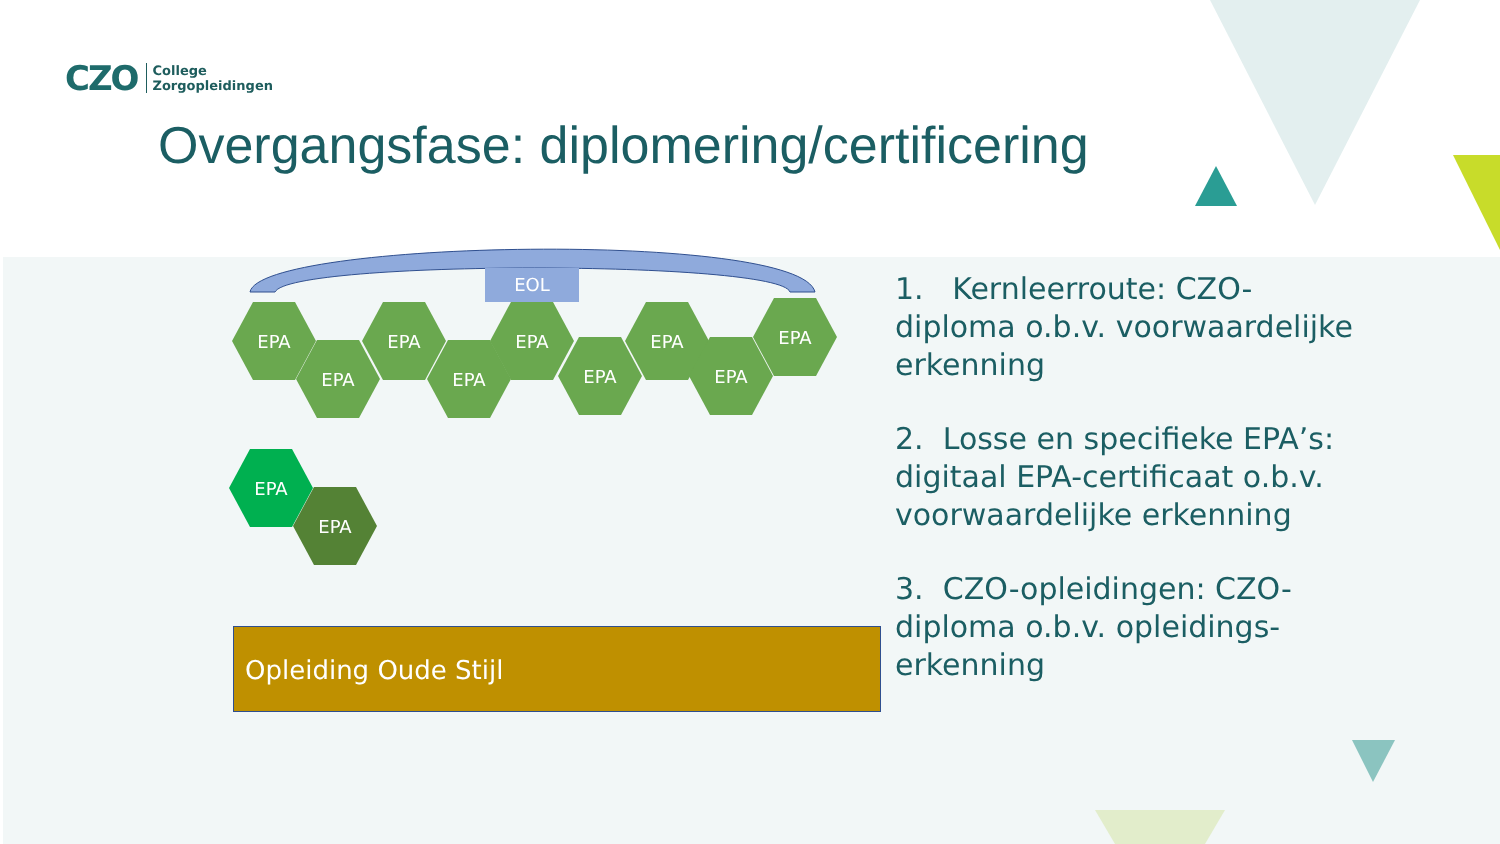CZO College
Zorgopleidingen
Overgangsfase: diplomering/certificering
EOL
EPA
EPA
EPA
EPA
EPA
EPA
EPA
EPA
EPA
EPA
EPA
Opleiding Oude Stijl
1. Kernleerroute: CZO-diploma o.b.v. voorwaardelijke erkenning
2. Losse en specifieke EPA’s: digitaal EPA-certificaat o.b.v. voorwaardelijke erkenning
3. CZO-opleidingen: CZO-diploma o.b.v. opleidings-erkenning